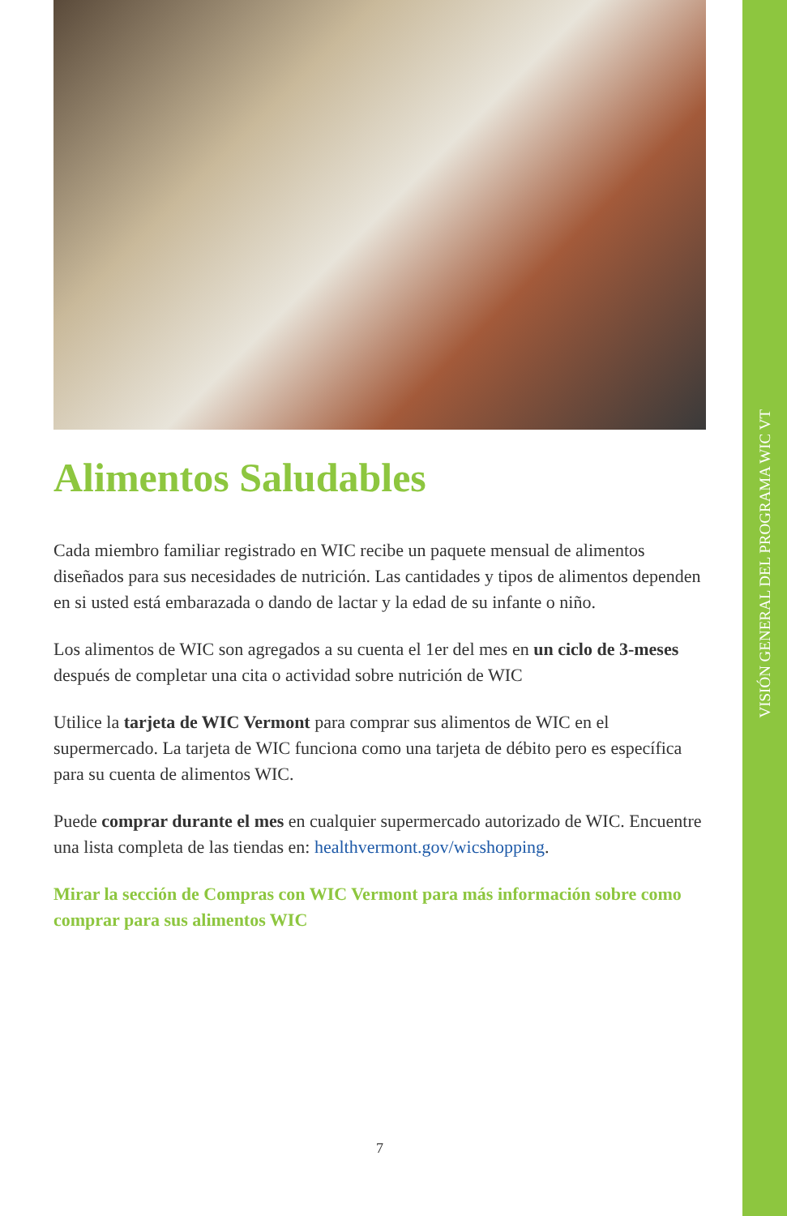VISIÓN GENERAL DEL PROGRAMA WIC VT
Alimentos Saludables
Cada miembro familiar registrado en WIC recibe un paquete mensual de alimentos diseñados para sus necesidades de nutrición. Las cantidades y tipos de alimentos dependen en si usted está embarazada o dando de lactar y la edad de su infante o niño.
Los alimentos de WIC son agregados a su cuenta el 1er del mes en un ciclo de 3-meses después de completar una cita o actividad sobre nutrición de WIC
Utilice la tarjeta de WIC Vermont para comprar sus alimentos de WIC en el supermercado. La tarjeta de WIC funciona como una tarjeta de débito pero es específica para su cuenta de alimentos WIC.
Puede comprar durante el mes en cualquier supermercado autorizado de WIC. Encuentre una lista completa de las tiendas en: healthvermont.gov/wicshopping.
Mirar la sección de Compras con WIC Vermont para más información sobre como comprar para sus alimentos WIC
7